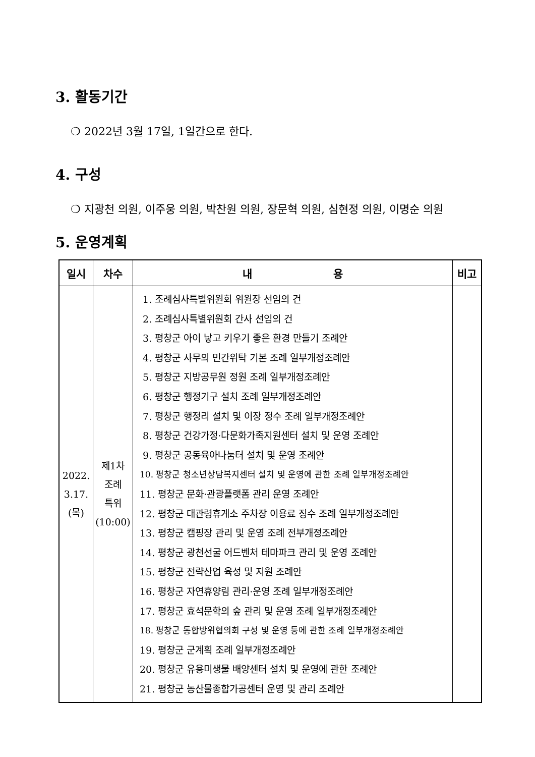3. 활동기간
❍ 2022년 3월 17일, 1일간으로 한다.
4. 구성
❍ 지광천 의원, 이주웅 의원, 박찬원 의원, 장문혁 의원, 심현정 의원, 이명순 의원
5. 운영계획
| 일시 | 차수 | 내 용 | 비고 |
| --- | --- | --- | --- |
| 2022. 3.17. (목) | 제1차 조례 특위 (10:00) | 1. 조례심사특별위원회 위원장 선임의 건 2. 조례심사특별위원회 간사 선임의 건 3. 평창군 아이 낳고 키우기 좋은 환경 만들기 조례안 4. 평창군 사무의 민간위탁 기본 조례 일부개정조례안 5. 평창군 지방공무원 정원 조례 일부개정조례안 6. 평창군 행정기구 설치 조례 일부개정조례안 7. 평창군 행정리 설치 및 이장 정수 조례 일부개정조례안 8. 평창군 건강가정·다문화가족지원센터 설치 및 운영 조례안 9. 평창군 공동육아나눔터 설치 및 운영 조례안 10. 평창군 청소년상담복지센터 설치 및 운영에 관한 조례 일부개정조례안 11. 평창군 문화·관광플랫폼 관리 운영 조례안 12. 평창군 대관령휴게소 주차장 이용료 징수 조례 일부개정조례안 13. 평창군 캠핑장 관리 및 운영 조례 전부개정조례안 14. 평창군 광천선굴 어드벤처 테마파크 관리 및 운영 조례안 15. 평창군 전략산업 육성 및 지원 조례안 16. 평창군 자연휴양림 관리·운영 조례 일부개정조례안 17. 평창군 효석문학의 숲 관리 및 운영 조례 일부개정조례안 18. 평창군 통합방위협의회 구성 및 운영 등에 관한 조례 일부개정조례안 19. 평창군 군계획 조례 일부개정조례안 20. 평창군 유용미생물 배양센터 설치 및 운영에 관한 조례안 21. 평창군 농산물종합가공센터 운영 및 관리 조례안 | |